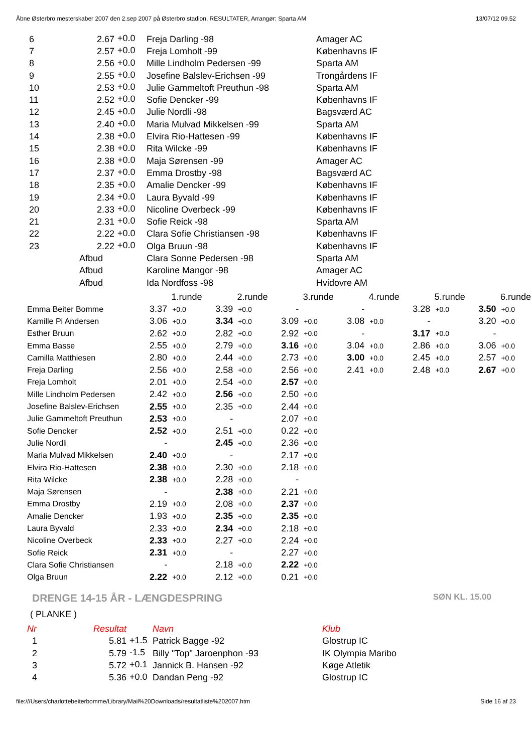Åbne Østerbro mesterskaber 2007 den 2.sep 2007 på Østerbro stadion, RESULTATER, Arrangør: Sparta AM 13/07/12 09.52
| 6 | 2.67 | +0.0 | Freja Darling -98 | Amager AC |
| 7 | 2.57 | +0.0 | Freja Lomholt -99 | Københavns IF |
| 8 | 2.56 | +0.0 | Mille Lindholm Pedersen -99 | Sparta AM |
| 9 | 2.55 | +0.0 | Josefine Balslev-Erichsen -99 | Trongårdens IF |
| 10 | 2.53 | +0.0 | Julie Gammeltoft Preuthun -98 | Sparta AM |
| 11 | 2.52 | +0.0 | Sofie Dencker -99 | Københavns IF |
| 12 | 2.45 | +0.0 | Julie Nordli -98 | Bagsværd AC |
| 13 | 2.40 | +0.0 | Maria Mulvad Mikkelsen -99 | Sparta AM |
| 14 | 2.38 | +0.0 | Elvira Rio-Hattesen -99 | Københavns IF |
| 15 | 2.38 | +0.0 | Rita Wilcke -99 | Københavns IF |
| 16 | 2.38 | +0.0 | Maja Sørensen -99 | Amager AC |
| 17 | 2.37 | +0.0 | Emma Drostby -98 | Bagsværd AC |
| 18 | 2.35 | +0.0 | Amalie Dencker -99 | Københavns IF |
| 19 | 2.34 | +0.0 | Laura Byvald -99 | Københavns IF |
| 20 | 2.33 | +0.0 | Nicoline Overbeck -99 | Københavns IF |
| 21 | 2.31 | +0.0 | Sofie Reick -98 | Sparta AM |
| 22 | 2.22 | +0.0 | Clara Sofie Christiansen -98 | Københavns IF |
| 23 | 2.22 | +0.0 | Olga Bruun -98 | Københavns IF |
| | Afbud | | Clara Sonne Pedersen -98 | Sparta AM |
| | Afbud | | Karoline Mangor -98 | Amager AC |
| | Afbud | | Ida Nordfoss -98 | Hvidovre AM |
| | 1.runde | | 2.runde | | 3.runde | | 4.runde | | 5.runde | | 6.runde | |
| Emma Beiter Bomme | 3.37 | +0.0 | 3.39 | +0.0 | - | | - | | 3.28 | +0.0 | 3.50 | +0.0 |
| Kamille Pi Andersen | 3.06 | +0.0 | 3.34 | +0.0 | 3.09 | +0.0 | 3.08 | +0.0 | - | | 3.20 | +0.0 |
| Esther Bruun | 2.62 | +0.0 | 2.82 | +0.0 | 2.92 | +0.0 | - | | 3.17 | +0.0 | - | |
| Emma Basse | 2.55 | +0.0 | 2.79 | +0.0 | 3.16 | +0.0 | 3.04 | +0.0 | 2.86 | +0.0 | 3.06 | +0.0 |
| Camilla Matthiesen | 2.80 | +0.0 | 2.44 | +0.0 | 2.73 | +0.0 | 3.00 | +0.0 | 2.45 | +0.0 | 2.57 | +0.0 |
| Freja Darling | 2.56 | +0.0 | 2.58 | +0.0 | 2.56 | +0.0 | 2.41 | +0.0 | 2.48 | +0.0 | 2.67 | +0.0 |
| Freja Lomholt | 2.01 | +0.0 | 2.54 | +0.0 | 2.57 | +0.0 | | | | | | |
| Mille Lindholm Pedersen | 2.42 | +0.0 | 2.56 | +0.0 | 2.50 | +0.0 | | | | | | |
| Josefine Balslev-Erichsen | 2.55 | +0.0 | 2.35 | +0.0 | 2.44 | +0.0 | | | | | | |
| Julie Gammeltoft Preuthun | 2.53 | +0.0 | - | | 2.07 | +0.0 | | | | | | |
| Sofie Dencker | 2.52 | +0.0 | 2.51 | +0.0 | 0.22 | +0.0 | | | | | | |
| Julie Nordli | - | | 2.45 | +0.0 | 2.36 | +0.0 | | | | | | |
| Maria Mulvad Mikkelsen | 2.40 | +0.0 | - | | 2.17 | +0.0 | | | | | | |
| Elvira Rio-Hattesen | 2.38 | +0.0 | 2.30 | +0.0 | 2.18 | +0.0 | | | | | | |
| Rita Wilcke | 2.38 | +0.0 | 2.28 | +0.0 | - | | | | | | | |
| Maja Sørensen | - | | 2.38 | +0.0 | 2.21 | +0.0 | | | | | | |
| Emma Drostby | 2.19 | +0.0 | 2.08 | +0.0 | 2.37 | +0.0 | | | | | | |
| Amalie Dencker | 1.93 | +0.0 | 2.35 | +0.0 | 2.35 | +0.0 | | | | | | |
| Laura Byvald | 2.33 | +0.0 | 2.34 | +0.0 | 2.18 | +0.0 | | | | | | |
| Nicoline Overbeck | 2.33 | +0.0 | 2.27 | +0.0 | 2.24 | +0.0 | | | | | | |
| Sofie Reick | 2.31 | +0.0 | - | | 2.27 | +0.0 | | | | | | |
| Clara Sofie Christiansen | - | | 2.18 | +0.0 | 2.22 | +0.0 | | | | | | |
| Olga Bruun | 2.22 | +0.0 | 2.12 | +0.0 | 0.21 | +0.0 | | | | | | |
DRENGE 14-15 ÅR - LÆNGDESPRING SØN KL. 15.00
( PLANKE )
| Nr | Resultat | | Navn | Klub |
| 1 | 5.81 | +1.5 | Patrick Bagge -92 | Glostrup IC |
| 2 | 5.79 | -1.5 | Billy "Top" Jaroenphon -93 | IK Olympia Maribo |
| 3 | 5.72 | +0.1 | Jannick B. Hansen -92 | Køge Atletik |
| 4 | 5.36 | +0.0 | Dandan Peng -92 | Glostrup IC |
file:///Users/charlottebeiterbomme/Library/Mail%20Downloads/resultatliste%202007.htm Side 16 af 23